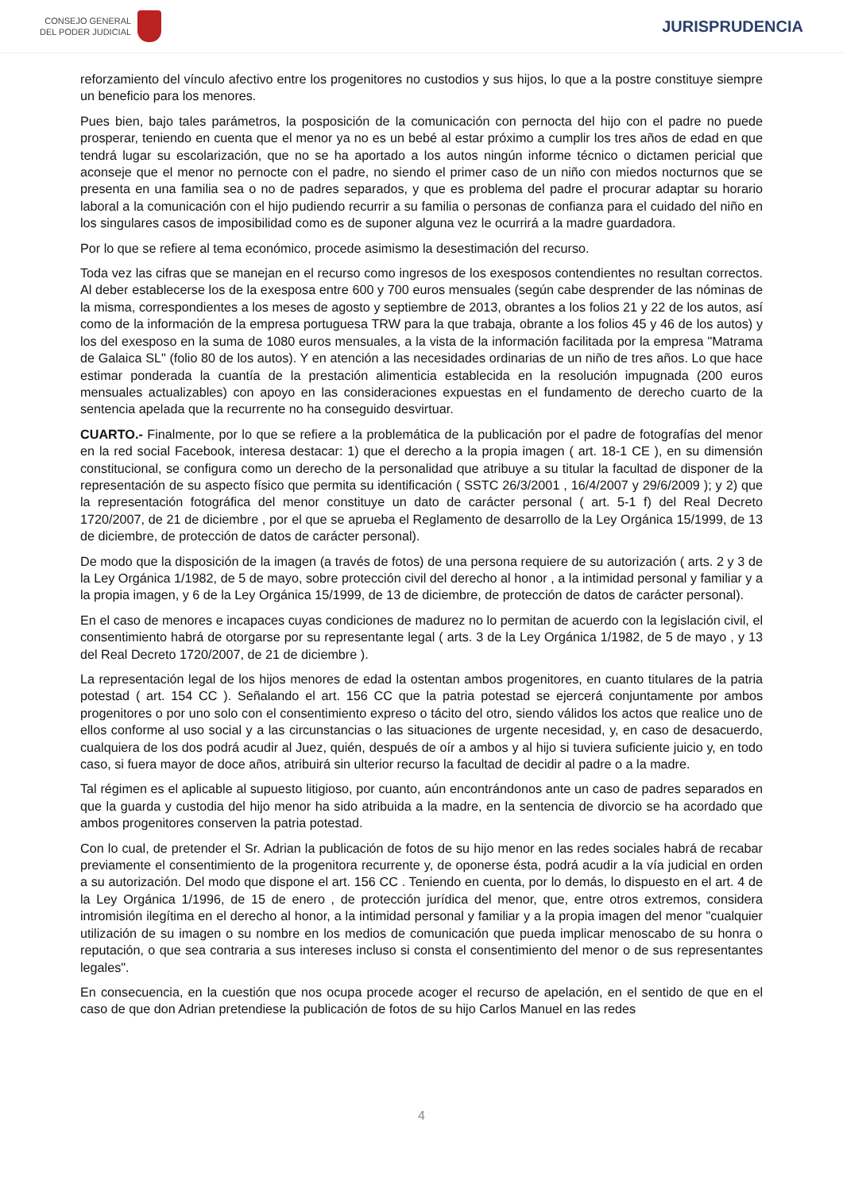CONSEJO GENERAL
DEL PODER JUDICIAL
JURISPRUDENCIA
reforzamiento del vínculo afectivo entre los progenitores no custodios y sus hijos, lo que a la postre constituye siempre un beneficio para los menores.
Pues bien, bajo tales parámetros, la posposición de la comunicación con pernocta del hijo con el padre no puede prosperar, teniendo en cuenta que el menor ya no es un bebé al estar próximo a cumplir los tres años de edad en que tendrá lugar su escolarización, que no se ha aportado a los autos ningún informe técnico o dictamen pericial que aconseje que el menor no pernocte con el padre, no siendo el primer caso de un niño con miedos nocturnos que se presenta en una familia sea o no de padres separados, y que es problema del padre el procurar adaptar su horario laboral a la comunicación con el hijo pudiendo recurrir a su familia o personas de confianza para el cuidado del niño en los singulares casos de imposibilidad como es de suponer alguna vez le ocurrirá a la madre guardadora.
Por lo que se refiere al tema económico, procede asimismo la desestimación del recurso.
Toda vez las cifras que se manejan en el recurso como ingresos de los exesposos contendientes no resultan correctos. Al deber establecerse los de la exesposa entre 600 y 700 euros mensuales (según cabe desprender de las nóminas de la misma, correspondientes a los meses de agosto y septiembre de 2013, obrantes a los folios 21 y 22 de los autos, así como de la información de la empresa portuguesa TRW para la que trabaja, obrante a los folios 45 y 46 de los autos) y los del exesposo en la suma de 1080 euros mensuales, a la vista de la información facilitada por la empresa "Matrama de Galaica SL" (folio 80 de los autos). Y en atención a las necesidades ordinarias de un niño de tres años. Lo que hace estimar ponderada la cuantía de la prestación alimenticia establecida en la resolución impugnada (200 euros mensuales actualizables) con apoyo en las consideraciones expuestas en el fundamento de derecho cuarto de la sentencia apelada que la recurrente no ha conseguido desvirtuar.
CUARTO.- Finalmente, por lo que se refiere a la problemática de la publicación por el padre de fotografías del menor en la red social Facebook, interesa destacar: 1) que el derecho a la propia imagen ( art. 18-1 CE ), en su dimensión constitucional, se configura como un derecho de la personalidad que atribuye a su titular la facultad de disponer de la representación de su aspecto físico que permita su identificación ( SSTC 26/3/2001 , 16/4/2007 y 29/6/2009 ); y 2) que la representación fotográfica del menor constituye un dato de carácter personal ( art. 5-1 f) del Real Decreto 1720/2007, de 21 de diciembre , por el que se aprueba el Reglamento de desarrollo de la Ley Orgánica 15/1999, de 13 de diciembre, de protección de datos de carácter personal).
De modo que la disposición de la imagen (a través de fotos) de una persona requiere de su autorización ( arts. 2 y 3 de la Ley Orgánica 1/1982, de 5 de mayo, sobre protección civil del derecho al honor , a la intimidad personal y familiar y a la propia imagen, y 6 de la Ley Orgánica 15/1999, de 13 de diciembre, de protección de datos de carácter personal).
En el caso de menores e incapaces cuyas condiciones de madurez no lo permitan de acuerdo con la legislación civil, el consentimiento habrá de otorgarse por su representante legal ( arts. 3 de la Ley Orgánica 1/1982, de 5 de mayo , y 13 del Real Decreto 1720/2007, de 21 de diciembre ).
La representación legal de los hijos menores de edad la ostentan ambos progenitores, en cuanto titulares de la patria potestad ( art. 154 CC ). Señalando el art. 156 CC que la patria potestad se ejercerá conjuntamente por ambos progenitores o por uno solo con el consentimiento expreso o tácito del otro, siendo válidos los actos que realice uno de ellos conforme al uso social y a las circunstancias o las situaciones de urgente necesidad, y, en caso de desacuerdo, cualquiera de los dos podrá acudir al Juez, quién, después de oír a ambos y al hijo si tuviera suficiente juicio y, en todo caso, si fuera mayor de doce años, atribuirá sin ulterior recurso la facultad de decidir al padre o a la madre.
Tal régimen es el aplicable al supuesto litigioso, por cuanto, aún encontrándonos ante un caso de padres separados en que la guarda y custodia del hijo menor ha sido atribuida a la madre, en la sentencia de divorcio se ha acordado que ambos progenitores conserven la patria potestad.
Con lo cual, de pretender el Sr. Adrian la publicación de fotos de su hijo menor en las redes sociales habrá de recabar previamente el consentimiento de la progenitora recurrente y, de oponerse ésta, podrá acudir a la vía judicial en orden a su autorización. Del modo que dispone el art. 156 CC . Teniendo en cuenta, por lo demás, lo dispuesto en el art. 4 de la Ley Orgánica 1/1996, de 15 de enero , de protección jurídica del menor, que, entre otros extremos, considera intromisión ilegítima en el derecho al honor, a la intimidad personal y familiar y a la propia imagen del menor "cualquier utilización de su imagen o su nombre en los medios de comunicación que pueda implicar menoscabo de su honra o reputación, o que sea contraria a sus intereses incluso si consta el consentimiento del menor o de sus representantes legales".
En consecuencia, en la cuestión que nos ocupa procede acoger el recurso de apelación, en el sentido de que en el caso de que don Adrian pretendiese la publicación de fotos de su hijo Carlos Manuel en las redes
4